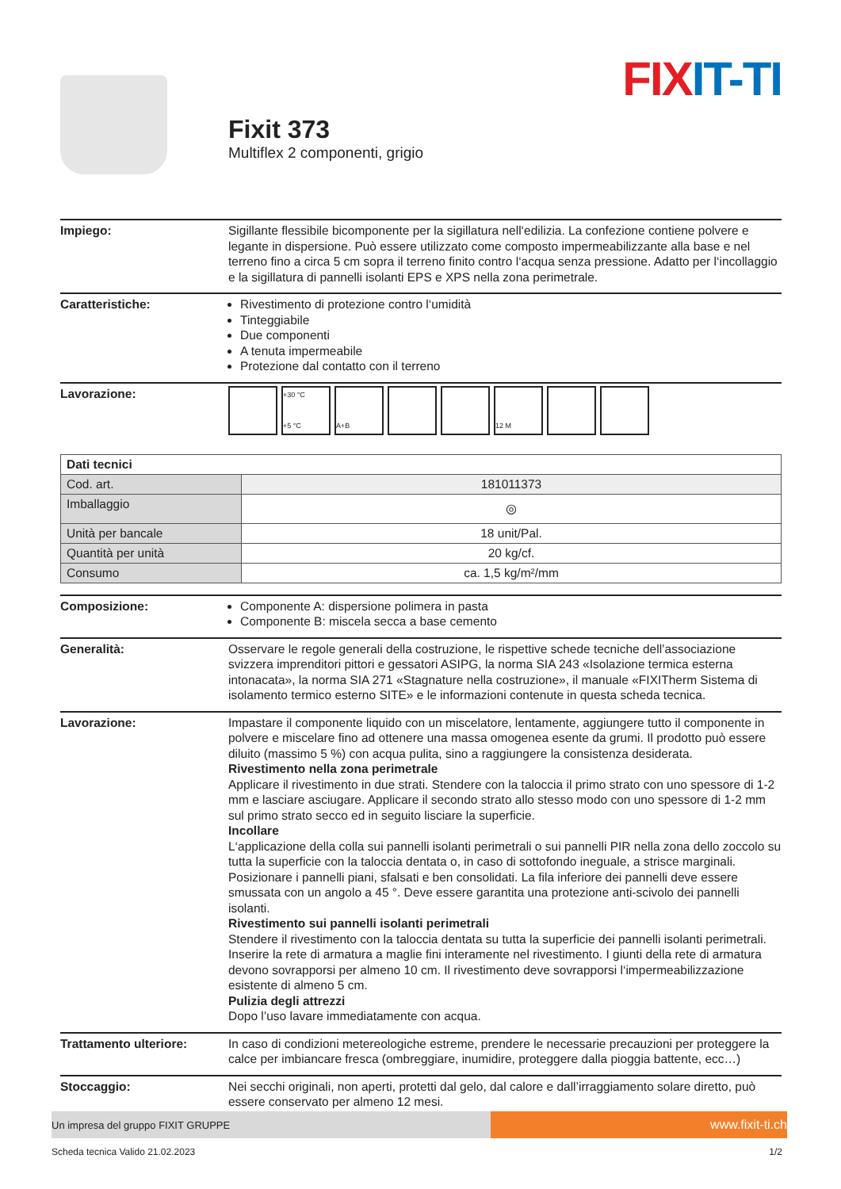FIX IT-TI
Fixit 373
Multiflex 2 componenti, grigio
Impiego: Sigillante flessibile bicomponente per la sigillatura nell‘edilizia. La confezione contiene polvere e legante in dispersione. Può essere utilizzato come composto impermeabilizzante alla base e nel terreno fino a circa 5 cm sopra il terreno finito contro l‘acqua senza pressione. Adatto per l‘incollaggio e la sigillatura di pannelli isolanti EPS e XPS nella zona perimetrale.
Caratteristiche: Rivestimento di protezione contro l‘umidità
Tinteggiabile
Due componenti
A tenuta impermeabile
Protezione dal contatto con il terreno
Lavorazione:
+30 °C
+5 °C
A+B
12 M
| Dati tecnici | |
| --- | --- |
| Cod. art. | 181011373 |
| Imballaggio | ◎ |
| Unità per bancale | 18 unit/Pal. |
| Quantità per unità | 20 kg/cf. |
| Consumo | ca. 1,5 kg/m²/mm |
Composizione: Componente A: dispersione polimera in pasta
Componente B: miscela secca a base cemento
Generalità: Osservare le regole generali della costruzione, le rispettive schede tecniche dell’associazione svizzera imprenditori pittori e gessatori ASIPG, la norma SIA 243 «Isolazione termica esterna intonacata», la norma SIA 271 «Stagnature nella costruzione», il manuale «FIXITherm Sistema di isolamento termico esterno SITE» e le informazioni contenute in questa scheda tecnica.
Lavorazione: Impastare il componente liquido con un miscelatore, lentamente, aggiungere tutto il componente in polvere e miscelare fino ad ottenere una massa omogenea esente da grumi. Il prodotto può essere diluito (massimo 5 %) con acqua pulita, sino a raggiungere la consistenza desiderata.
Rivestimento nella zona perimetrale
Applicare il rivestimento in due strati. Stendere con la taloccia il primo strato con uno spessore di 1-2 mm e lasciare asciugare. Applicare il secondo strato allo stesso modo con uno spessore di 1-2 mm sul primo strato secco ed in seguito lisciare la superficie.
Incollare
L‘applicazione della colla sui pannelli isolanti perimetrali o sui pannelli PIR nella zona dello zoccolo su tutta la superficie con la taloccia dentata o, in caso di sottofondo ineguale, a strisce marginali. Posizionare i pannelli piani, sfalsati e ben consolidati. La fila inferiore dei pannelli deve essere smussata con un angolo a 45 °. Deve essere garantita una protezione anti-scivolo dei pannelli isolanti.
Rivestimento sui pannelli isolanti perimetrali
Stendere il rivestimento con la taloccia dentata su tutta la superficie dei pannelli isolanti perimetrali. Inserire la rete di armatura a maglie fini interamente nel rivestimento. I giunti della rete di armatura devono sovrapporsi per almeno 10 cm. Il rivestimento deve sovrapporsi l‘impermeabilizzazione esistente di almeno 5 cm.
Pulizia degli attrezzi
Dopo l’uso lavare immediatamente con acqua.
Trattamento ulteriore: In caso di condizioni metereologiche estreme, prendere le necessarie precauzioni per proteggere la calce per imbiancare fresca (ombreggiare, inumidire, proteggere dalla pioggia battente, ecc…)
Stoccaggio: Nei secchi originali, non aperti, protetti dal gelo, dal calore e dall’irraggiamento solare diretto, può essere conservato per almeno 12 mesi.
Un impresa del gruppo FIXIT GRUPPE
www.fixit-ti.ch
Scheda tecnica Valido 21.02.2023 1/2